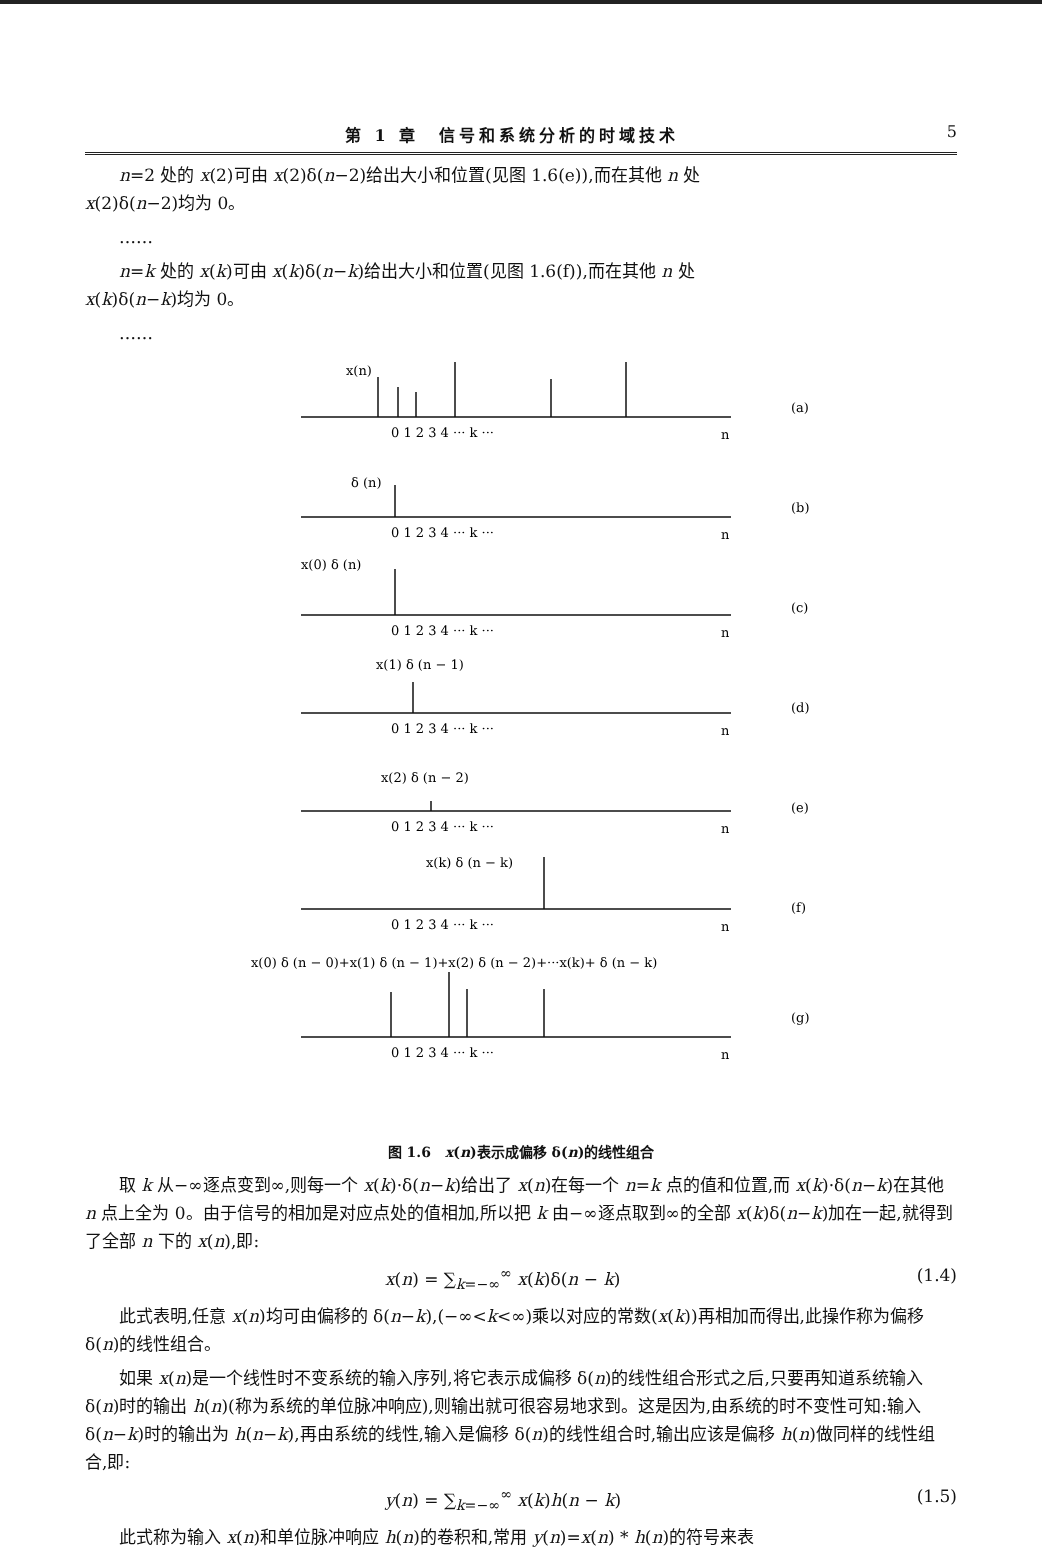第 1 章　信号和系统分析的时域技术 5
n=2 处的 x(2)可由 x(2)δ(n−2)给出大小和位置(见图 1.6(e)),而在其他 n 处
x(2)δ(n−2)均为 0。
……
n=k 处的 x(k)可由 x(k)δ(n−k)给出大小和位置(见图 1.6(f)),而在其他 n 处
x(k)δ(n−k)均为 0。
……
x(n)
δ (n)
x(0) δ (n)
x(1) δ (n − 1)
x(2) δ (n − 2)
x(k) δ (n − k)
x(0) δ (n − 0)+x(1) δ (n − 1)+x(2) δ (n − 2)+···x(k)+ δ (n − k)
0 1 2 3 4 ··· k ···
n
(a)
0 1 2 3 4 ··· k ···
n
(b)
0 1 2 3 4 ··· k ···
n
(c)
0 1 2 3 4 ··· k ···
n
(d)
0 1 2 3 4 ··· k ···
n
(e)
0 1 2 3 4 ··· k ···
n
(f)
0 1 2 3 4 ··· k ···
n
(g)
图 1.6　x(n)表示成偏移 δ(n)的线性组合
取 k 从−∞逐点变到∞,则每一个 x(k)·δ(n−k)给出了 x(n)在每一个 n=k 点的值和位置,而 x(k)·δ(n−k)在其他 n 点上全为 0。由于信号的相加是对应点处的值相加,所以把 k 由−∞逐点取到∞的全部 x(k)δ(n−k)加在一起,就得到了全部 n 下的 x(n),即:
x(n) = ∑<sub>k=−∞</sub><sup>∞</sup> x(k)δ(n − k) (1.4)
此式表明,任意 x(n)均可由偏移的 δ(n−k),(−∞<k<∞)乘以对应的常数(x(k))再相加而得出,此操作称为偏移 δ(n)的线性组合。
如果 x(n)是一个线性时不变系统的输入序列,将它表示成偏移 δ(n)的线性组合形式之后,只要再知道系统输入 δ(n)时的输出 h(n)(称为系统的单位脉冲响应),则输出就可很容易地求到。这是因为,由系统的时不变性可知:输入 δ(n−k)时的输出为 h(n−k),再由系统的线性,输入是偏移 δ(n)的线性组合时,输出应该是偏移 h(n)做同样的线性组合,即:
y(n) = ∑<sub>k=−∞</sub><sup>∞</sup> x(k)h(n − k) (1.5)
此式称为输入 x(n)和单位脉冲响应 h(n)的卷积和,常用 y(n)=x(n) * h(n)的符号来表